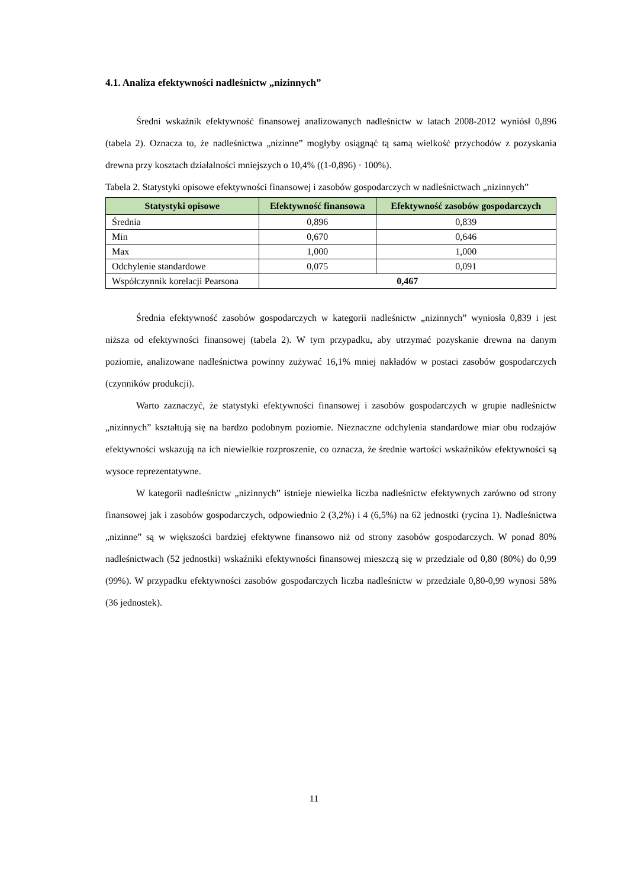4.1. Analiza efektywności nadleśnictw „nizinnych”
Średni wskaźnik efektywność finansowej analizowanych nadleśnictw w latach 2008-2012 wyniósł 0,896 (tabela 2). Oznacza to, że nadleśnictwa „nizinne” mogłyby osiągnąć tą samą wielkość przychodów z pozyskania drewna przy kosztach działalności mniejszych o 10,4% ((1-0,896) · 100%).
Tabela 2. Statystyki opisowe efektywności finansowej i zasobów gospodarczych w nadleśnictwach „nizinnych”
| Statystyki opisowe | Efektywność finansowa | Efektywność zasobów gospodarczych |
| --- | --- | --- |
| Średnia | 0,896 | 0,839 |
| Min | 0,670 | 0,646 |
| Max | 1,000 | 1,000 |
| Odchylenie standardowe | 0,075 | 0,091 |
| Współczynnik korelacji Pearsona | 0,467 | |
Średnia efektywność zasobów gospodarczych w kategorii nadleśnictw „nizinnych” wyniosła 0,839 i jest niższa od efektywności finansowej (tabela 2). W tym przypadku, aby utrzymać pozyskanie drewna na danym poziomie, analizowane nadleśnictwa powinny zużywać 16,1% mniej nakładów w postaci zasobów gospodarczych (czynników produkcji).
Warto zaznaczyć, że statystyki efektywności finansowej i zasobów gospodarczych w grupie nadleśnictw „nizinnych” kształtują się na bardzo podobnym poziomie. Nieznaczne odchylenia standardowe miar obu rodzajów efektywności wskazują na ich niewielkie rozproszenie, co oznacza, że średnie wartości wskaźników efektywności są wysoce reprezentatywne.
W kategorii nadleśnictw „nizinnych” istnieje niewielka liczba nadleśnictw efektywnych zarówno od strony finansowej jak i zasobów gospodarczych, odpowiednio 2 (3,2%) i 4 (6,5%) na 62 jednostki (rycina 1). Nadleśnictwa „nizinne” są w większości bardziej efektywne finansowo niż od strony zasobów gospodarczych. W ponad 80% nadleśnictwach (52 jednostki) wskaźniki efektywności finansowej mieszczą się w przedziale od 0,80 (80%) do 0,99 (99%). W przypadku efektywności zasobów gospodarczych liczba nadleśnictw w przedziale 0,80-0,99 wynosi 58% (36 jednostek).
11